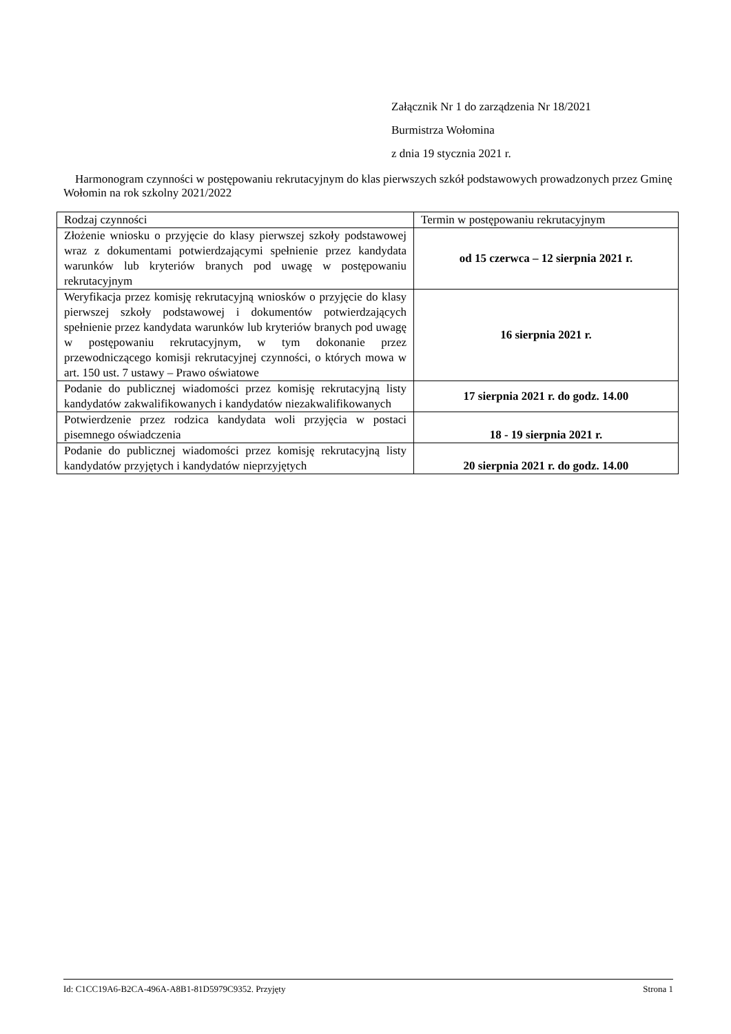Załącznik Nr 1 do zarządzenia Nr 18/2021
Burmistrza Wołomina
z dnia 19 stycznia 2021 r.
Harmonogram czynności w postępowaniu rekrutacyjnym do klas pierwszych szkół podstawowych prowadzonych przez Gminę Wołomin na rok szkolny 2021/2022
| Rodzaj czynności | Termin w postępowaniu rekrutacyjnym |
| --- | --- |
| Złożenie wniosku o przyjęcie do klasy pierwszej szkoły podstawowej wraz z dokumentami potwierdzającymi spełnienie przez kandydata warunków lub kryteriów branych pod uwagę w postępowaniu rekrutacyjnym | od 15 czerwca – 12 sierpnia 2021 r. |
| Weryfikacja przez komisję rekrutacyjną wniosków o przyjęcie do klasy pierwszej szkoły podstawowej i dokumentów potwierdzających spełnienie przez kandydata warunków lub kryteriów branych pod uwagę w postępowaniu rekrutacyjnym, w tym dokonanie przez przewodniczącego komisji rekrutacyjnej czynności, o których mowa w art. 150 ust. 7 ustawy – Prawo oświatowe | 16 sierpnia 2021 r. |
| Podanie do publicznej wiadomości przez komisję rekrutacyjną listy kandydatów zakwalifikowanych i kandydatów niezakwalifikowanych | 17 sierpnia 2021 r. do godz. 14.00 |
| Potwierdzenie przez rodzica kandydata woli przyjęcia w postaci pisemnego oświadczenia | 18 - 19 sierpnia 2021 r. |
| Podanie do publicznej wiadomości przez komisję rekrutacyjną listy kandydatów przyjętych i kandydatów nieprzyjętych | 20 sierpnia 2021 r. do godz. 14.00 |
Id: C1CC19A6-B2CA-496A-A8B1-81D5979C9352. Przyjęty Strona 1